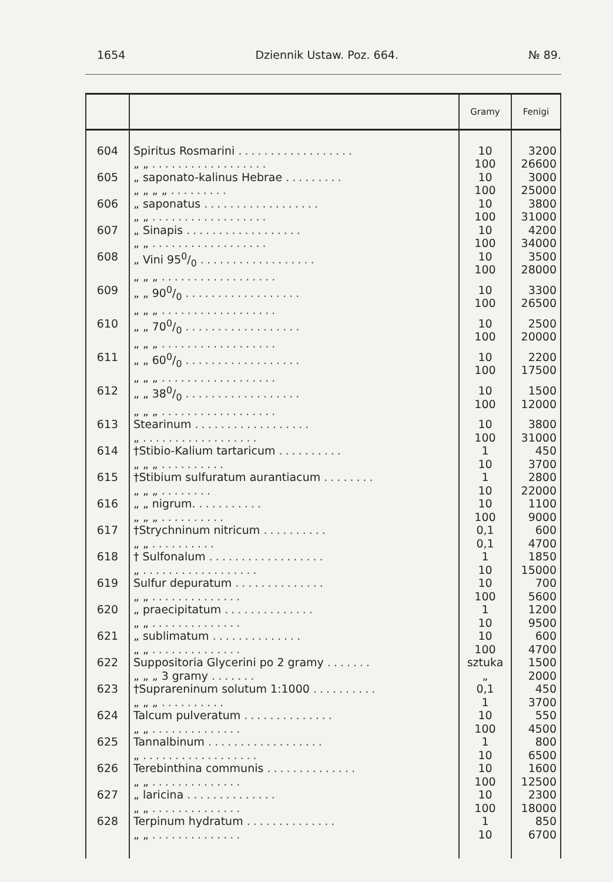1654 Dziennik Ustaw. Poz. 664. № 89.
| | | Gramy | Fenigi |
| --- | --- | --- | --- |
| 604 | Spiritus Rosmarini .................. „ „ .................. | 10 100 | 3200 26600 |
| 605 | „ saponato-kalinus Hebrae ......... „ „ „ „ ......... | 10 100 | 3000 25000 |
| 606 | „ saponatus .................. „ „ .................. | 10 100 | 3800 31000 |
| 607 | „ Sinapis .................. „ „ .................. | 10 100 | 4200 34000 |
| 608 | „ Vini 950/0 .................. „ „ „ .................. | 10 100 | 3500 28000 |
| 609 | „ „ 900/0 .................. „ „ „ .................. | 10 100 | 3300 26500 |
| 610 | „ „ 700/0 .................. „ „ „ .................. | 10 100 | 2500 20000 |
| 611 | „ „ 600/0 .................. „ „ „ .................. | 10 100 | 2200 17500 |
| 612 | „ „ 380/0 .................. „ „ „ .................. | 10 100 | 1500 12000 |
| 613 | Stearinum .................. „ .................. | 10 100 | 3800 31000 |
| 614 | †Stibio-Kalium tartaricum .......... „ „ „ .......... | 1 10 | 450 3700 |
| 615 | †Stibium sulfuratum aurantiacum ........ „ „ „ ........ | 1 10 | 2800 22000 |
| 616 | „ „ nigrum. .......... „ „ „ .......... | 10 100 | 1100 9000 |
| 617 | †Strychninum nitricum .......... „ „ .......... | 0,1 0,1 | 600 4700 |
| 618 | † Sulfonalum .................. „ .................. | 1 10 | 1850 15000 |
| 619 | Sulfur depuratum .............. „ „ .............. | 10 100 | 700 5600 |
| 620 | „ praecipitatum .............. „ „ .............. | 1 10 | 1200 9500 |
| 621 | „ sublimatum .............. „ „ .............. | 10 100 | 600 4700 |
| 622 | Suppositoria Glycerini po 2 gramy ....... „ „ „ 3 gramy ....... | sztuka „ | 1500 2000 |
| 623 | †Suprareninum solutum 1:1000 .......... „ „ „ .......... | 0,1 1 | 450 3700 |
| 624 | Talcum pulveratum .............. „ „ .............. | 10 100 | 550 4500 |
| 625 | Tannalbinum .................. „ .................. | 1 10 | 800 6500 |
| 626 | Terebinthina communis .............. „ „ .............. | 10 100 | 1600 12500 |
| 627 | „ laricina .............. „ „ .............. | 10 100 | 2300 18000 |
| 628 | Terpinum hydratum .............. „ „ .............. | 1 10 | 850 6700 |